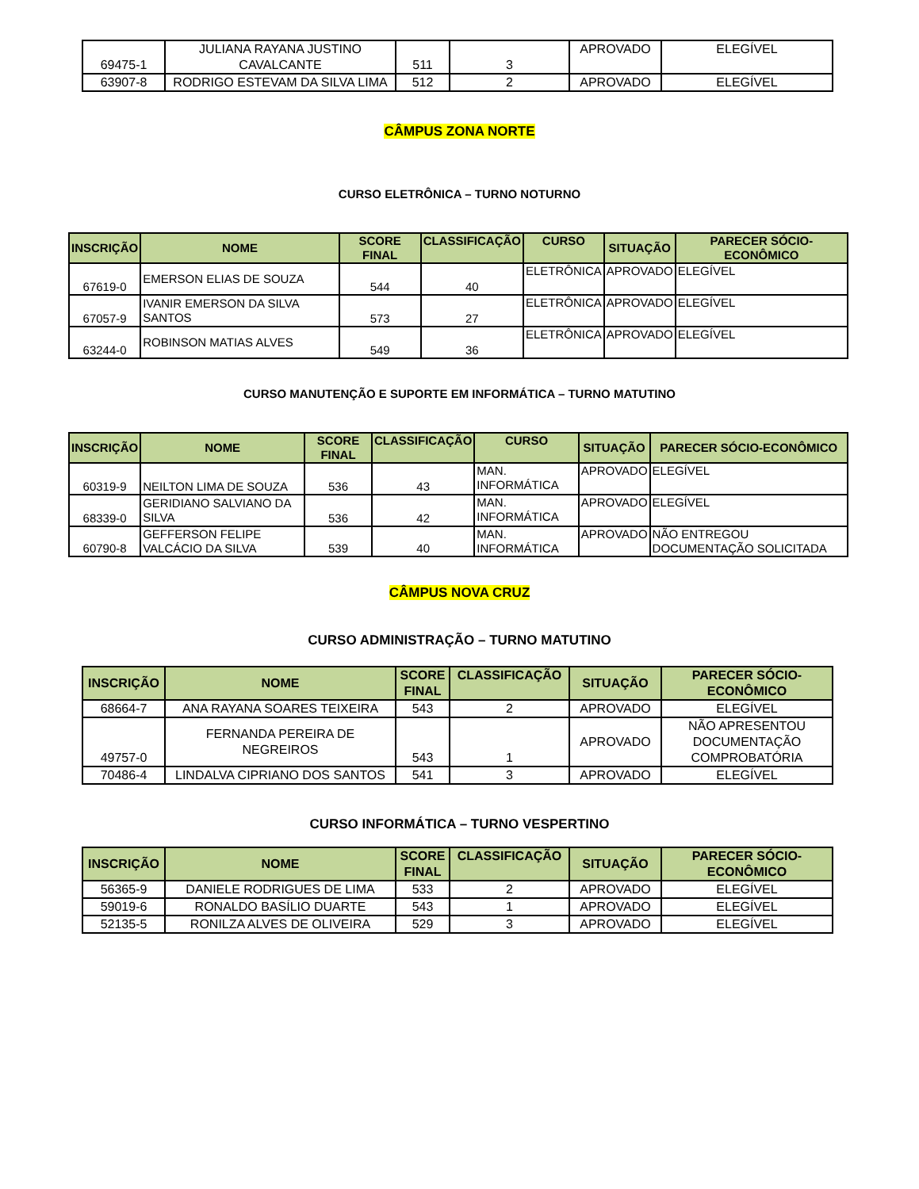| 69475-1 | JULIANA RAYANA JUSTINO CAVALCANTE | 511 | 3 | APROVADO | ELEGÍVEL |
| 63907-8 | RODRIGO ESTEVAM DA SILVA LIMA | 512 | 2 | APROVADO | ELEGÍVEL |
CÂMPUS ZONA NORTE
CURSO ELETRÔNICA – TURNO NOTURNO
| INSCRIÇÃO | NOME | SCORE FINAL | CLASSIFICAÇÃO | CURSO | SITUAÇÃO | PARECER SÓCIO-ECONÔMICO |
| --- | --- | --- | --- | --- | --- | --- |
| 67619-0 | EMERSON ELIAS DE SOUZA | 544 | 40 | ELETRÔNICA | APROVADO | ELEGÍVEL |
| 67057-9 | IVANIR EMERSON DA SILVA SANTOS | 573 | 27 | ELETRÔNICA | APROVADO | ELEGÍVEL |
| 63244-0 | ROBINSON MATIAS ALVES | 549 | 36 | ELETRÔNICA | APROVADO | ELEGÍVEL |
CURSO MANUTENÇÃO E SUPORTE EM INFORMÁTICA – TURNO MATUTINO
| INSCRIÇÃO | NOME | SCORE FINAL | CLASSIFICAÇÃO | CURSO | SITUAÇÃO | PARECER SÓCIO-ECONÔMICO |
| --- | --- | --- | --- | --- | --- | --- |
| 60319-9 | NEILTON LIMA DE SOUZA | 536 | 43 | MAN. INFORMÁTICA | APROVADO | ELEGÍVEL |
| 68339-0 | GERIDIANO SALVIANO DA SILVA | 536 | 42 | MAN. INFORMÁTICA | APROVADO | ELEGÍVEL |
| 60790-8 | GEFFERSON FELIPE VALCÁCIO DA SILVA | 539 | 40 | MAN. INFORMÁTICA | APROVADO | NÃO ENTREGOU DOCUMENTAÇÃO SOLICITADA |
CÂMPUS NOVA CRUZ
CURSO ADMINISTRAÇÃO – TURNO MATUTINO
| INSCRIÇÃO | NOME | SCORE FINAL | CLASSIFICAÇÃO | SITUAÇÃO | PARECER SÓCIO-ECONÔMICO |
| --- | --- | --- | --- | --- | --- |
| 68664-7 | ANA RAYANA SOARES TEIXEIRA | 543 | 2 | APROVADO | ELEGÍVEL |
| 49757-0 | FERNANDA PEREIRA DE NEGREIROS | 543 | 1 | APROVADO | NÃO APRESENTOU DOCUMENTAÇÃO COMPROBATÓRIA |
| 70486-4 | LINDALVA CIPRIANO DOS SANTOS | 541 | 3 | APROVADO | ELEGÍVEL |
CURSO INFORMÁTICA – TURNO VESPERTINO
| INSCRIÇÃO | NOME | SCORE FINAL | CLASSIFICAÇÃO | SITUAÇÃO | PARECER SÓCIO-ECONÔMICO |
| --- | --- | --- | --- | --- | --- |
| 56365-9 | DANIELE RODRIGUES DE LIMA | 533 | 2 | APROVADO | ELEGÍVEL |
| 59019-6 | RONALDO BASÍLIO DUARTE | 543 | 1 | APROVADO | ELEGÍVEL |
| 52135-5 | RONILZA ALVES DE OLIVEIRA | 529 | 3 | APROVADO | ELEGÍVEL |